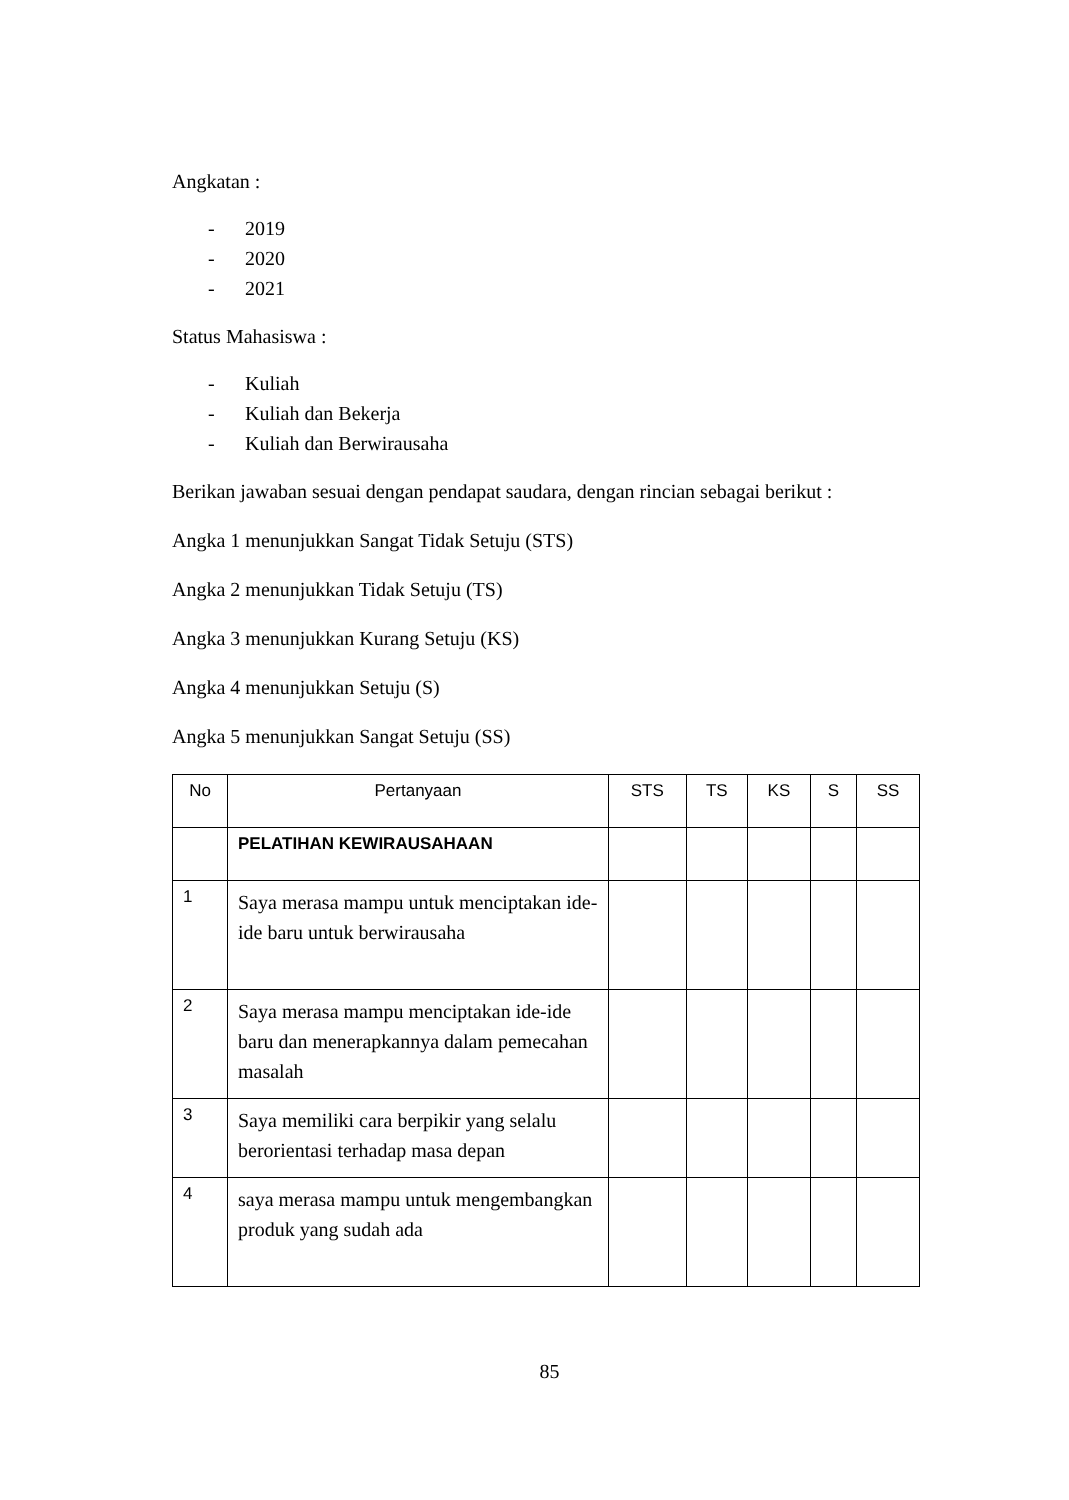Angkatan :
- 2019
- 2020
- 2021
Status Mahasiswa :
- Kuliah
- Kuliah dan Bekerja
- Kuliah dan Berwirausaha
Berikan jawaban sesuai dengan pendapat saudara, dengan rincian sebagai berikut :
Angka 1 menunjukkan Sangat Tidak Setuju (STS)
Angka 2 menunjukkan Tidak Setuju (TS)
Angka 3 menunjukkan Kurang Setuju (KS)
Angka 4 menunjukkan Setuju (S)
Angka 5 menunjukkan Sangat Setuju (SS)
| No | Pertanyaan | STS | TS | KS | S | SS |
| --- | --- | --- | --- | --- | --- | --- |
| | PELATIHAN KEWIRAUSAHAAN | | | | | |
| 1 | Saya merasa mampu untuk menciptakan ide-ide baru untuk berwirausaha | | | | | |
| 2 | Saya merasa mampu menciptakan ide-ide baru dan menerapkannya dalam pemecahan masalah | | | | | |
| 3 | Saya memiliki cara berpikir yang selalu berorientasi terhadap masa depan | | | | | |
| 4 | saya merasa mampu untuk mengembangkan produk yang sudah ada | | | | | |
85